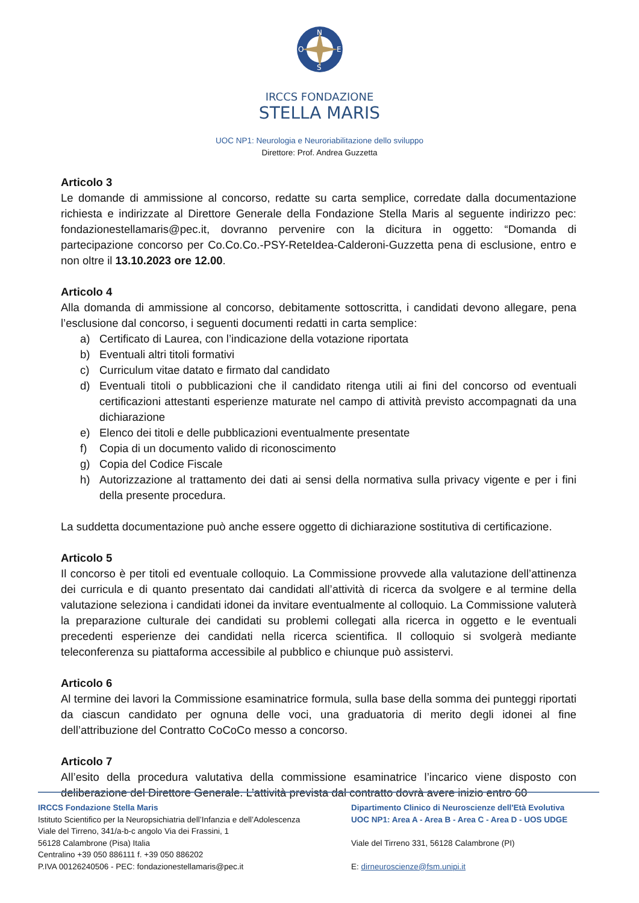N
S
O
E
IRCCS FONDAZIONE
STELLA MARIS
UOC NP1: Neurologia e Neuroriabilitazione dello sviluppo
Direttore: Prof. Andrea Guzzetta
Articolo 3
Le domande di ammissione al concorso, redatte su carta semplice, corredate dalla documentazione richiesta e indirizzate al Direttore Generale della Fondazione Stella Maris al seguente indirizzo pec: fondazionestellamaris@pec.it, dovranno pervenire con la dicitura in oggetto: “Domanda di partecipazione concorso per Co.Co.Co.-PSY-ReteIdea-Calderoni-Guzzetta pena di esclusione, entro e non oltre il 13.10.2023 ore 12.00.
Articolo 4
Alla domanda di ammissione al concorso, debitamente sottoscritta, i candidati devono allegare, pena l’esclusione dal concorso, i seguenti documenti redatti in carta semplice:
a) Certificato di Laurea, con l’indicazione della votazione riportata
b) Eventuali altri titoli formativi
c) Curriculum vitae datato e firmato dal candidato
d) Eventuali titoli o pubblicazioni che il candidato ritenga utili ai fini del concorso od eventuali certificazioni attestanti esperienze maturate nel campo di attività previsto accompagnati da una dichiarazione
e) Elenco dei titoli e delle pubblicazioni eventualmente presentate
f) Copia di un documento valido di riconoscimento
g) Copia del Codice Fiscale
h) Autorizzazione al trattamento dei dati ai sensi della normativa sulla privacy vigente e per i fini della presente procedura.
La suddetta documentazione può anche essere oggetto di dichiarazione sostitutiva di certificazione.
Articolo 5
Il concorso è per titoli ed eventuale colloquio. La Commissione provvede alla valutazione dell’attinenza dei curricula e di quanto presentato dai candidati all’attività di ricerca da svolgere e al termine della valutazione seleziona i candidati idonei da invitare eventualmente al colloquio. La Commissione valuterà la preparazione culturale dei candidati su problemi collegati alla ricerca in oggetto e le eventuali precedenti esperienze dei candidati nella ricerca scientifica. Il colloquio si svolgerà mediante teleconferenza su piattaforma accessibile al pubblico e chiunque può assistervi.
Articolo 6
Al termine dei lavori la Commissione esaminatrice formula, sulla base della somma dei punteggi riportati da ciascun candidato per ognuna delle voci, una graduatoria di merito degli idonei al fine dell’attribuzione del Contratto CoCoCo messo a concorso.
Articolo 7
All’esito della procedura valutativa della commissione esaminatrice l’incarico viene disposto con deliberazione del Direttore Generale. L’attività prevista dal contratto dovrà avere inizio entro 60
IRCCS Fondazione Stella Maris
Istituto Scientifico per la Neuropsichiatria dell’Infanzia e dell’Adolescenza
Viale del Tirreno, 341/a-b-c angolo Via dei Frassini, 1
56128 Calambrone (Pisa) Italia
Centralino +39 050 886111 f. +39 050 886202
P.IVA 00126240506 - PEC: fondazionestellamaris@pec.it
Dipartimento Clinico di Neuroscienze dell'Età Evolutiva
UOC NP1: Area A - Area B - Area C - Area D - UOS UDGE
Viale del Tirreno 331, 56128 Calambrone (PI)
E: dirneuroscienze@fsm.unipi.it